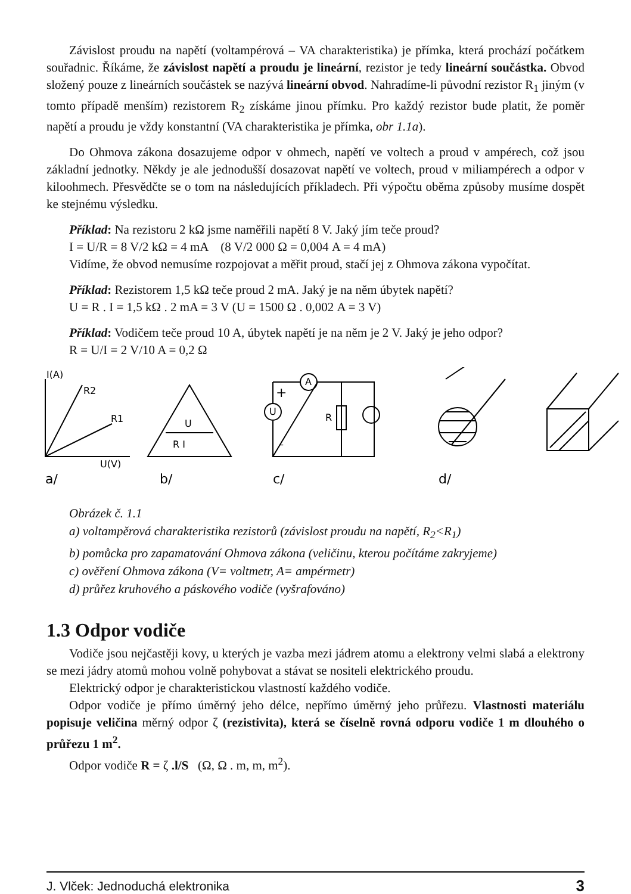Závislost proudu na napětí (voltampérová – VA charakteristika) je přímka, která prochází počátkem souřadnic. Říkáme, že závislost napětí a proudu je lineární, rezistor je tedy lineární součástka. Obvod složený pouze z lineárních součástek se nazývá lineární obvod. Nahradíme-li původní rezistor R<sub>1</sub> jiným (v tomto případě menším) rezistorem R<sub>2</sub> získáme jinou přímku. Pro každý rezistor bude platit, že poměr napětí a proudu je vždy konstantní (VA charakteristika je přímka, obr 1.1a).
Do Ohmova zákona dosazujeme odpor v ohmech, napětí ve voltech a proud v ampérech, což jsou základní jednotky. Někdy je ale jednodušší dosazovat napětí ve voltech, proud v miliampérech a odpor v kiloohmech. Přesvědčte se o tom na následujících příkladech. Při výpočtu oběma způsoby musíme dospět ke stejnému výsledku.
Příklad: Na rezistoru 2 kΩ jsme naměřili napětí 8 V. Jaký jím teče proud?
I = U/R = 8 V/2 kΩ = 4 mA (8 V/2 000 Ω = 0,004 A = 4 mA)
Vidíme, že obvod nemusíme rozpojovat a měřit proud, stačí jej z Ohmova zákona vypočítat.
Příklad: Rezistorem 1,5 kΩ teče proud 2 mA. Jaký je na něm úbytek napětí?
U = R . I = 1,5 kΩ . 2 mA = 3 V (U = 1500 Ω . 0,002 A = 3 V)
Příklad: Vodičem teče proud 10 A, úbytek napětí je na něm je 2 V. Jaký je jeho odpor?
R = U/I = 2 V/10 A = 0,2 Ω
I(A)
R2
R1
U(V)
a/
U
R I
b/
A
U
R
+
–
c/
d/
Obrázek č. 1.1
a) voltampěrová charakteristika rezistorů (závislost proudu na napětí, R<sub>2</sub><R<sub>1</sub>)
b) pomůcka pro zapamatování Ohmova zákona (veličinu, kterou počítáme zakryjeme)
c) ověření Ohmova zákona (V= voltmetr, A= ampérmetr)
d) průřez kruhového a páskového vodiče (vyšrafováno)
1.3 Odpor vodiče
Vodiče jsou nejčastěji kovy, u kterých je vazba mezi jádrem atomu a elektrony velmi slabá a elektrony se mezi jádry atomů mohou volně pohybovat a stávat se nositeli elektrického proudu.
Elektrický odpor je charakteristickou vlastností každého vodiče.
Odpor vodiče je přímo úměrný jeho délce, nepřímo úměrný jeho průřezu. Vlastnosti materiálu popisuje veličina měrný odpor ζ (rezistivita), která se číselně rovná odporu vodiče 1 m dlouhého o průřezu 1 m<sup>2</sup>.
Odpor vodiče R = ζ .l/S (Ω, Ω . m, m, m<sup>2</sup>).
J. Vlček: Jednoduchá elektronika 3